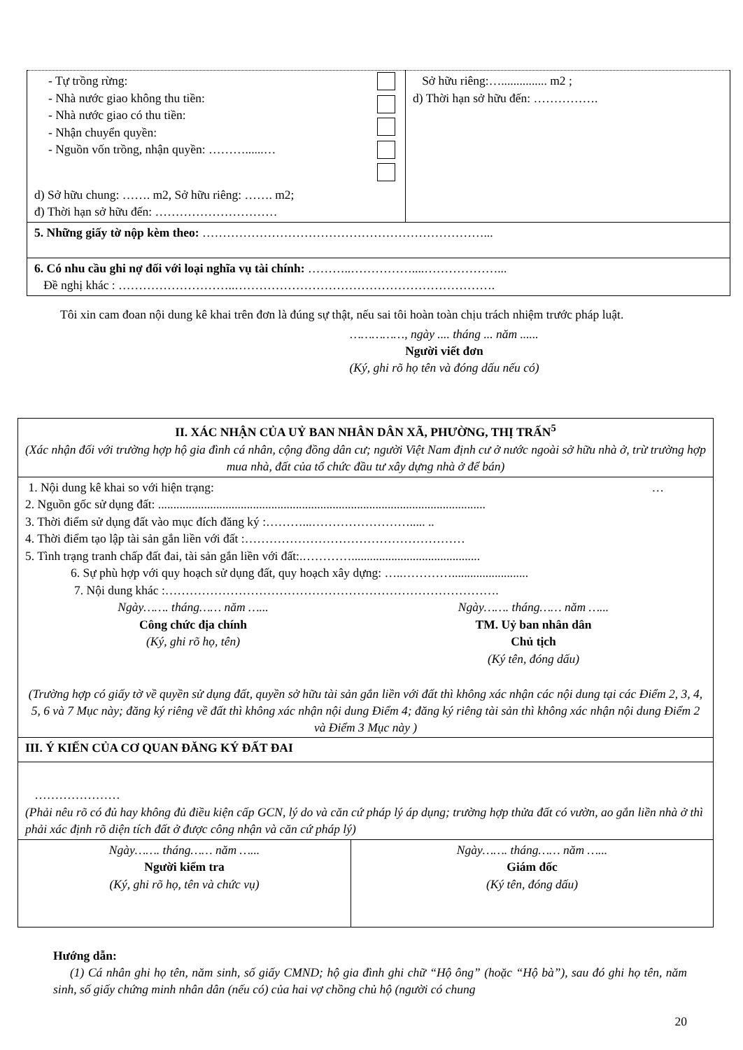| - Tự trồng rừng: - Nhà nước giao không thu tiền: - Nhà nước giao có thu tiền: - Nhận chuyển quyền: - Nguồn vốn trồng, nhận quyền: ………......… d) Sở hữu chung: ……. m2, Sở hữu riêng: ……. m2; đ) Thời hạn sở hữu đến: ………………………… | Sở hữu riêng:…............... m2 ; d) Thời hạn sở hữu đến: ……………. |
| 5. Những giấy tờ nộp kèm theo: ……………………………………………………………... | |
| 6. Có nhu cầu ghi nợ đối với loại nghĩa vụ tài chính: ………..……………....………………... Đề nghị khác : ………………………..………………………………………………………. | |
Tôi xin cam đoan nội dung kê khai trên đơn là đúng sự thật, nếu sai tôi hoàn toàn chịu trách nhiệm trước pháp luật.
……………, ngày .... tháng ... năm ......
Người viết đơn
(Ký, ghi rõ họ tên và đóng dấu nếu có)
| II. XÁC NHẬN CỦA UỶ BAN NHÂN DÂN XÃ, PHƯỜNG, THỊ TRẤN<sup>5</sup> (Xác nhận đối với trường hợp hộ gia đình cá nhân, cộng đồng dân cư; người Việt Nam định cư ở nước ngoài sở hữu nhà ở, trừ trường hợp mua nhà, đất của tổ chức đầu tư xây dựng nhà ở để bán) |
| 1. Nội dung kê khai so với hiện trạng: … 2. Nguồn gốc sử dụng đất: ........................................................................................................... 3. Thời điểm sử dụng đất vào mục đích đăng ký :………...……………………..... .. 4. Thời điểm tạo lập tài sản gắn liền với đất :……………………………………………… 5. Tình trạng tranh chấp đất đai, tài sản gắn liền với đất:.………….......................................... 6. Sự phù hợp với quy hoạch sử dụng đất, quy hoạch xây dựng: …..…………......................... 7. Nội dung khác :………………………………………………………………………. Ngày……. tháng…… năm …... Công chức địa chính (Ký, ghi rõ họ, tên) Ngày……. tháng…… năm …... TM. Uỷ ban nhân dân Chủ tịch (Ký tên, đóng dấu) (Trường hợp có giấy tờ về quyền sử dụng đất, quyền sở hữu tài sản gắn liền với đất thì không xác nhận các nội dung tại các Điểm 2, 3, 4, 5, 6 và 7 Mục này; đăng ký riêng về đất thì không xác nhận nội dung Điểm 4; đăng ký riêng tài sản thì không xác nhận nội dung Điểm 2 và Điểm 3 Mục này ) |
| III. Ý KIẾN CỦA CƠ QUAN ĐĂNG KÝ ĐẤT ĐAI |
| ………………… (Phải nêu rõ có đủ hay không đủ điều kiện cấp GCN, lý do và căn cứ pháp lý áp dụng; trường hợp thửa đất có vườn, ao gắn liền nhà ở thì phải xác định rõ diện tích đất ở được công nhận và căn cứ pháp lý) |
| Ngày……. tháng…… năm …... Người kiểm tra (Ký, ghi rõ họ, tên và chức vụ) | Ngày……. tháng…… năm …... Giám đốc (Ký tên, đóng dấu) |
Hướng dẫn:
(1) Cá nhân ghi họ tên, năm sinh, số giấy CMND; hộ gia đình ghi chữ “Hộ ông” (hoặc “Hộ bà”), sau đó ghi họ tên, năm sinh, số giấy chứng minh nhân dân (nếu có) của hai vợ chồng chủ hộ (người có chung
20